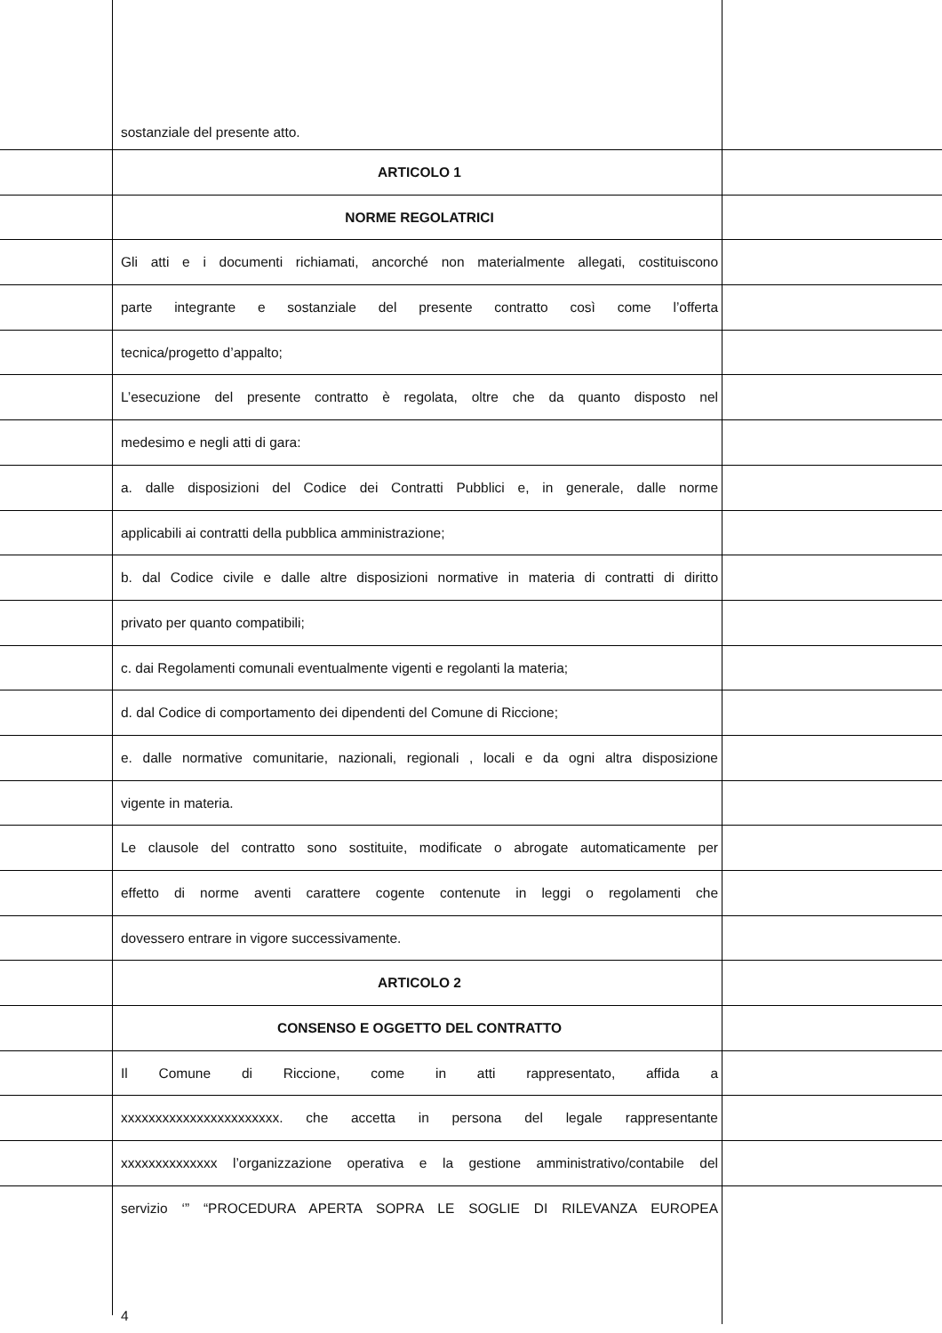sostanziale del presente atto.
ARTICOLO 1
NORME REGOLATRICI
Gli atti e i documenti richiamati, ancorché non materialmente allegati, costituiscono
parte integrante e sostanziale del presente contratto così come l’offerta
tecnica/progetto d’appalto;
L’esecuzione del presente contratto è regolata, oltre che da quanto disposto nel
medesimo e negli atti di gara:
a. dalle disposizioni del Codice dei Contratti Pubblici e, in generale, dalle norme
applicabili ai contratti della pubblica amministrazione;
b. dal Codice civile e dalle altre disposizioni normative in materia di contratti di diritto
privato per quanto compatibili;
c. dai Regolamenti comunali eventualmente vigenti e regolanti la materia;
d. dal Codice di comportamento dei dipendenti del Comune di Riccione;
e. dalle normative comunitarie, nazionali, regionali , locali e da ogni altra disposizione
vigente in materia.
Le clausole del contratto sono sostituite, modificate o abrogate automaticamente per
effetto di norme aventi carattere cogente contenute in leggi o regolamenti che
dovessero entrare in vigore successivamente.
ARTICOLO 2
CONSENSO E OGGETTO DEL CONTRATTO
Il Comune di Riccione, come in atti rappresentato, affida a
xxxxxxxxxxxxxxxxxxxxxxx. che accetta in persona del legale rappresentante
xxxxxxxxxxxxxx l’organizzazione operativa e la gestione amministrativo/contabile del
servizio ‘” “PROCEDURA APERTA SOPRA LE SOGLIE DI RILEVANZA EUROPEA
4